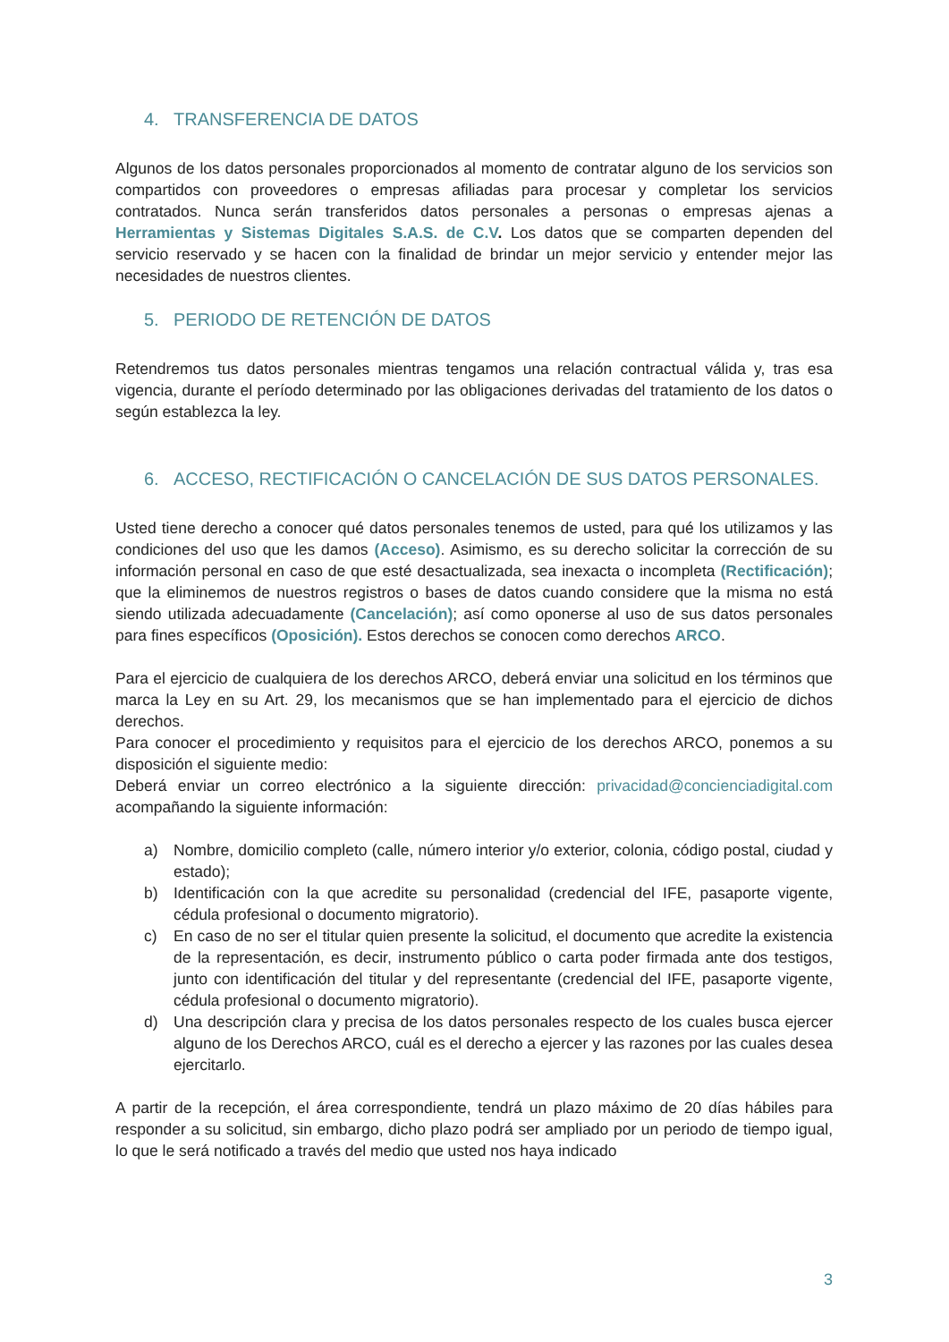4. TRANSFERENCIA DE DATOS
Algunos de los datos personales proporcionados al momento de contratar alguno de los servicios son compartidos con proveedores o empresas afiliadas para procesar y completar los servicios contratados. Nunca serán transferidos datos personales a personas o empresas ajenas a Herramientas y Sistemas Digitales S.A.S. de C.V. Los datos que se comparten dependen del servicio reservado y se hacen con la finalidad de brindar un mejor servicio y entender mejor las necesidades de nuestros clientes.
5. PERIODO DE RETENCIÓN DE DATOS
Retendremos tus datos personales mientras tengamos una relación contractual válida y, tras esa vigencia, durante el período determinado por las obligaciones derivadas del tratamiento de los datos o según establezca la ley.
6. ACCESO, RECTIFICACIÓN O CANCELACIÓN DE SUS DATOS PERSONALES.
Usted tiene derecho a conocer qué datos personales tenemos de usted, para qué los utilizamos y las condiciones del uso que les damos (Acceso). Asimismo, es su derecho solicitar la corrección de su información personal en caso de que esté desactualizada, sea inexacta o incompleta (Rectificación); que la eliminemos de nuestros registros o bases de datos cuando considere que la misma no está siendo utilizada adecuadamente (Cancelación); así como oponerse al uso de sus datos personales para fines específicos (Oposición). Estos derechos se conocen como derechos ARCO.
Para el ejercicio de cualquiera de los derechos ARCO, deberá enviar una solicitud en los términos que marca la Ley en su Art. 29, los mecanismos que se han implementado para el ejercicio de dichos derechos.
Para conocer el procedimiento y requisitos para el ejercicio de los derechos ARCO, ponemos a su disposición el siguiente medio:
Deberá enviar un correo electrónico a la siguiente dirección: privacidad@concienciadigital.com acompañando la siguiente información:
a) Nombre, domicilio completo (calle, número interior y/o exterior, colonia, código postal, ciudad y estado);
b) Identificación con la que acredite su personalidad (credencial del IFE, pasaporte vigente, cédula profesional o documento migratorio).
c) En caso de no ser el titular quien presente la solicitud, el documento que acredite la existencia de la representación, es decir, instrumento público o carta poder firmada ante dos testigos, junto con identificación del titular y del representante (credencial del IFE, pasaporte vigente, cédula profesional o documento migratorio).
d) Una descripción clara y precisa de los datos personales respecto de los cuales busca ejercer alguno de los Derechos ARCO, cuál es el derecho a ejercer y las razones por las cuales desea ejercitarlo.
A partir de la recepción, el área correspondiente, tendrá un plazo máximo de 20 días hábiles para responder a su solicitud, sin embargo, dicho plazo podrá ser ampliado por un periodo de tiempo igual, lo que le será notificado a través del medio que usted nos haya indicado
3